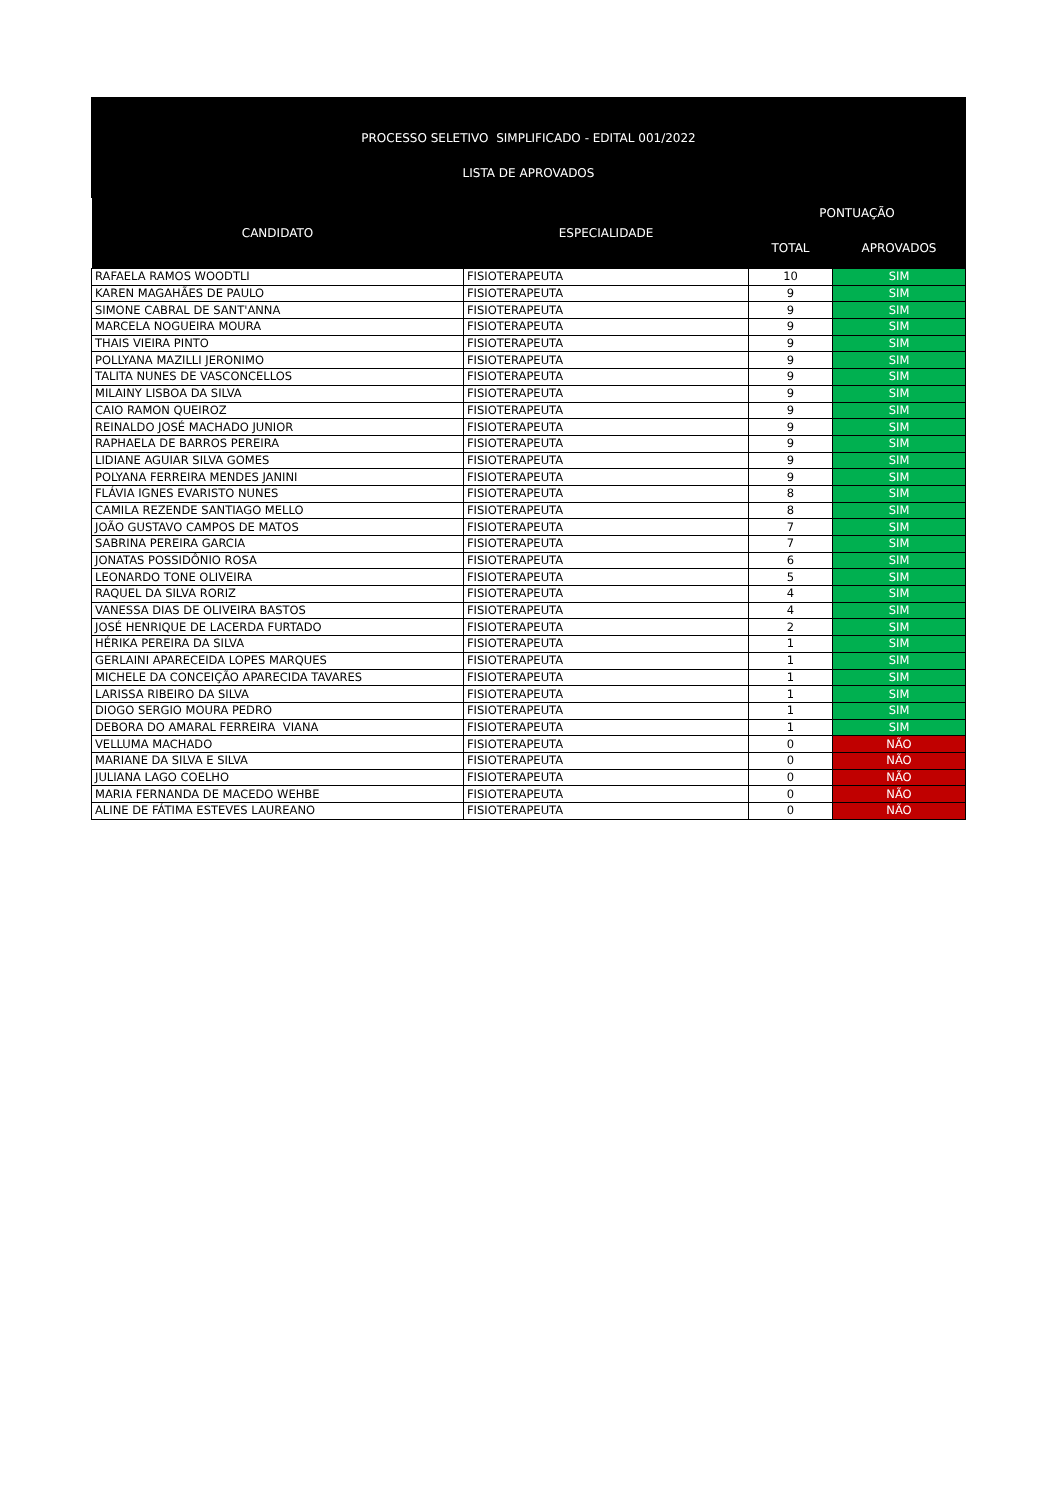PROCESSO SELETIVO SIMPLIFICADO - EDITAL 001/2022
LISTA DE APROVADOS
| CANDIDATO | ESPECIALIDADE | PONTUAÇÃO | |
| --- | --- | --- | --- |
| | | TOTAL | APROVADOS |
| RAFAELA RAMOS WOODTLI | FISIOTERAPEUTA | 10 | SIM |
| KAREN MAGAHÃES DE PAULO | FISIOTERAPEUTA | 9 | SIM |
| SIMONE CABRAL DE SANT'ANNA | FISIOTERAPEUTA | 9 | SIM |
| MARCELA NOGUEIRA MOURA | FISIOTERAPEUTA | 9 | SIM |
| THAIS VIEIRA PINTO | FISIOTERAPEUTA | 9 | SIM |
| POLLYANA MAZILLI JERONIMO | FISIOTERAPEUTA | 9 | SIM |
| TALITA NUNES DE VASCONCELLOS | FISIOTERAPEUTA | 9 | SIM |
| MILAINY LISBOA DA SILVA | FISIOTERAPEUTA | 9 | SIM |
| CAIO RAMON QUEIROZ | FISIOTERAPEUTA | 9 | SIM |
| REINALDO JOSÉ MACHADO JUNIOR | FISIOTERAPEUTA | 9 | SIM |
| RAPHAELA DE BARROS PEREIRA | FISIOTERAPEUTA | 9 | SIM |
| LIDIANE AGUIAR SILVA GOMES | FISIOTERAPEUTA | 9 | SIM |
| POLYANA FERREIRA MENDES JANINI | FISIOTERAPEUTA | 9 | SIM |
| FLÁVIA IGNES EVARISTO NUNES | FISIOTERAPEUTA | 8 | SIM |
| CAMILA REZENDE SANTIAGO MELLO | FISIOTERAPEUTA | 8 | SIM |
| JOÃO GUSTAVO CAMPOS DE MATOS | FISIOTERAPEUTA | 7 | SIM |
| SABRINA PEREIRA GARCIA | FISIOTERAPEUTA | 7 | SIM |
| JONATAS POSSIDÔNIO ROSA | FISIOTERAPEUTA | 6 | SIM |
| LEONARDO TONE OLIVEIRA | FISIOTERAPEUTA | 5 | SIM |
| RAQUEL DA SILVA RORIZ | FISIOTERAPEUTA | 4 | SIM |
| VANESSA DIAS DE OLIVEIRA BASTOS | FISIOTERAPEUTA | 4 | SIM |
| JOSÉ HENRIQUE DE LACERDA FURTADO | FISIOTERAPEUTA | 2 | SIM |
| HÉRIKA PEREIRA DA SILVA | FISIOTERAPEUTA | 1 | SIM |
| GERLAINI APARECEIDA LOPES MARQUES | FISIOTERAPEUTA | 1 | SIM |
| MICHELE DA CONCEIÇÃO APARECIDA TAVARES | FISIOTERAPEUTA | 1 | SIM |
| LARISSA RIBEIRO DA SILVA | FISIOTERAPEUTA | 1 | SIM |
| DIOGO SERGIO MOURA PEDRO | FISIOTERAPEUTA | 1 | SIM |
| DEBORA DO AMARAL FERREIRA VIANA | FISIOTERAPEUTA | 1 | SIM |
| VELLUMA MACHADO | FISIOTERAPEUTA | 0 | NÃO |
| MARIANE DA SILVA E SILVA | FISIOTERAPEUTA | 0 | NÃO |
| JULIANA LAGO COELHO | FISIOTERAPEUTA | 0 | NÃO |
| MARIA FERNANDA DE MACEDO WEHBE | FISIOTERAPEUTA | 0 | NÃO |
| ALINE DE FÁTIMA ESTEVES LAUREANO | FISIOTERAPEUTA | 0 | NÃO |